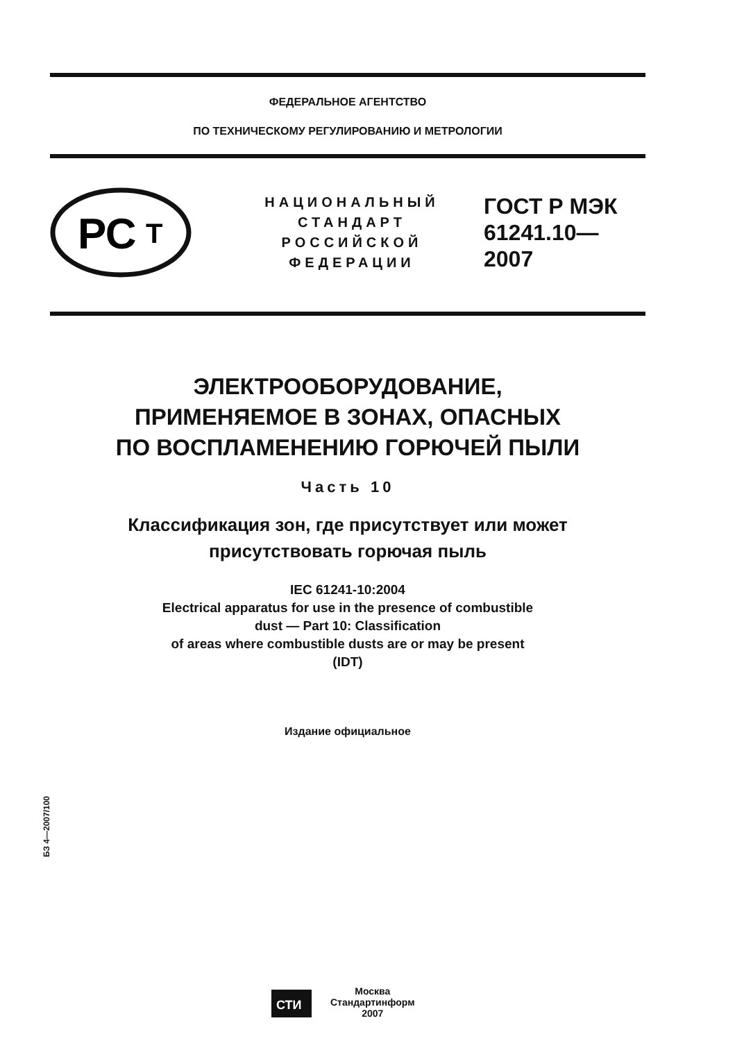ФЕДЕРАЛЬНОЕ АГЕНТСТВО
ПО ТЕХНИЧЕСКОМУ РЕГУЛИРОВАНИЮ И МЕТРОЛОГИИ
РС
Т
НАЦИОНАЛЬНЫЙ
СТАНДАРТ
РОССИЙСКОЙ
ФЕДЕРАЦИИ
ГОСТ Р МЭК
61241.10—
2007
ЭЛЕКТРООБОРУДОВАНИЕ,
ПРИМЕНЯЕМОЕ В ЗОНАХ, ОПАСНЫХ
ПО ВОСПЛАМЕНЕНИЮ ГОРЮЧЕЙ ПЫЛИ
Часть 10
Классификация зон, где присутствует или может
присутствовать горючая пыль
IEC 61241-10:2004
Electrical apparatus for use in the presence of combustible
dust — Part 10: Classification
of areas where combustible dusts are or may be present
(IDT)
Издание официальное
БЗ 4—2007/100
СТИ
Москва
Стандартинформ
2007